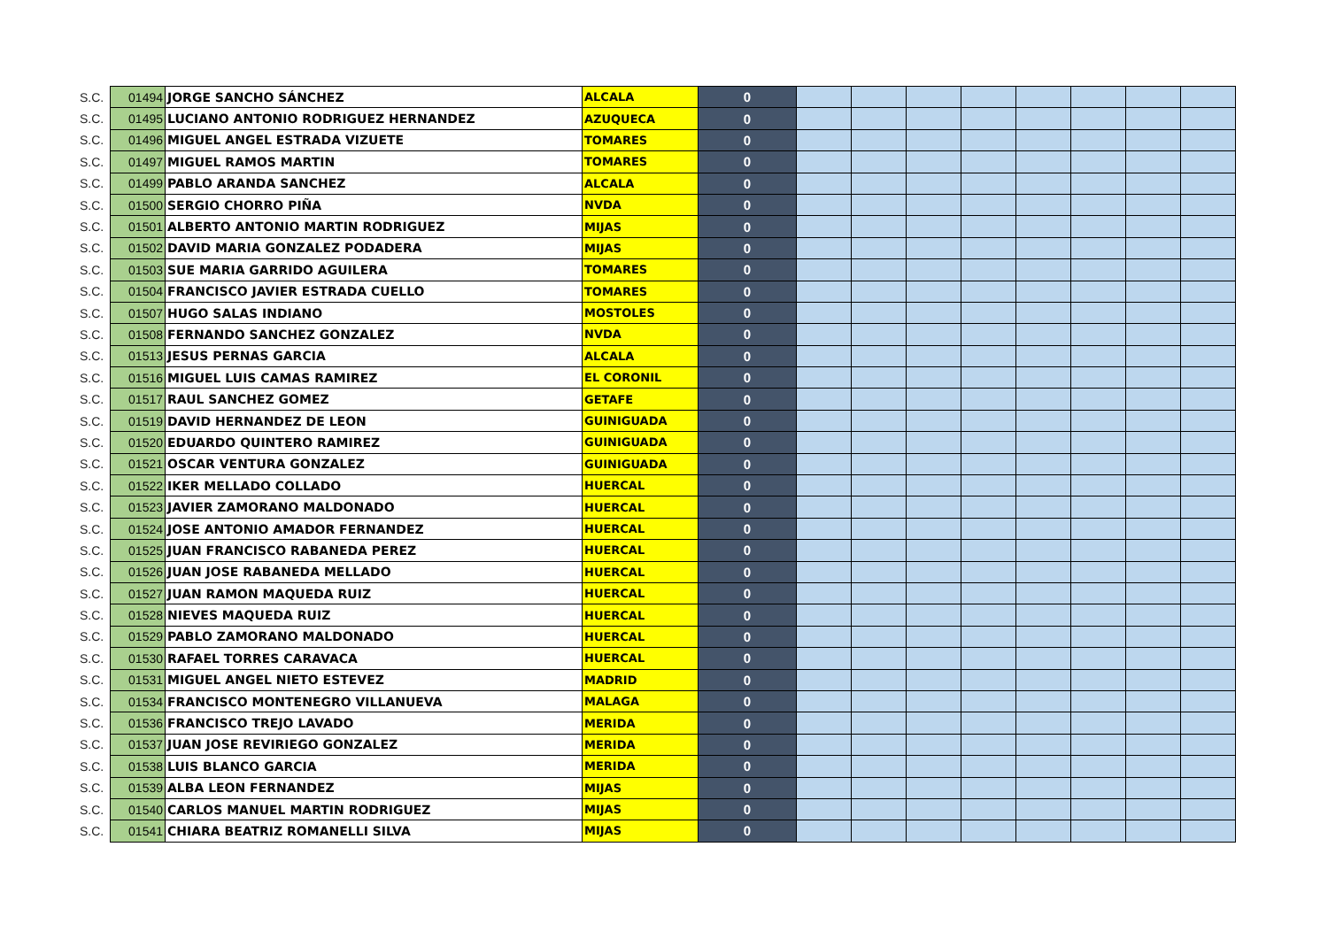| S.C. | 01494 | JORGE SANCHO SÁNCHEZ | ALCALA | 0 | | | | | | | | |
| S.C. | 01495 | LUCIANO ANTONIO RODRIGUEZ HERNANDEZ | AZUQUECA | 0 | | | | | | | | |
| S.C. | 01496 | MIGUEL ANGEL ESTRADA VIZUETE | TOMARES | 0 | | | | | | | | |
| S.C. | 01497 | MIGUEL RAMOS MARTIN | TOMARES | 0 | | | | | | | | |
| S.C. | 01499 | PABLO ARANDA SANCHEZ | ALCALA | 0 | | | | | | | | |
| S.C. | 01500 | SERGIO CHORRO PIÑA | NVDA | 0 | | | | | | | | |
| S.C. | 01501 | ALBERTO ANTONIO MARTIN RODRIGUEZ | MIJAS | 0 | | | | | | | | |
| S.C. | 01502 | DAVID MARIA GONZALEZ PODADERA | MIJAS | 0 | | | | | | | | |
| S.C. | 01503 | SUE MARIA GARRIDO AGUILERA | TOMARES | 0 | | | | | | | | |
| S.C. | 01504 | FRANCISCO JAVIER ESTRADA CUELLO | TOMARES | 0 | | | | | | | | |
| S.C. | 01507 | HUGO SALAS INDIANO | MOSTOLES | 0 | | | | | | | | |
| S.C. | 01508 | FERNANDO SANCHEZ GONZALEZ | NVDA | 0 | | | | | | | | |
| S.C. | 01513 | JESUS PERNAS GARCIA | ALCALA | 0 | | | | | | | | |
| S.C. | 01516 | MIGUEL LUIS CAMAS RAMIREZ | EL CORONIL | 0 | | | | | | | | |
| S.C. | 01517 | RAUL SANCHEZ GOMEZ | GETAFE | 0 | | | | | | | | |
| S.C. | 01519 | DAVID HERNANDEZ DE LEON | GUINIGUADA | 0 | | | | | | | | |
| S.C. | 01520 | EDUARDO QUINTERO RAMIREZ | GUINIGUADA | 0 | | | | | | | | |
| S.C. | 01521 | OSCAR VENTURA GONZALEZ | GUINIGUADA | 0 | | | | | | | | |
| S.C. | 01522 | IKER MELLADO COLLADO | HUERCAL | 0 | | | | | | | | |
| S.C. | 01523 | JAVIER ZAMORANO MALDONADO | HUERCAL | 0 | | | | | | | | |
| S.C. | 01524 | JOSE ANTONIO AMADOR FERNANDEZ | HUERCAL | 0 | | | | | | | | |
| S.C. | 01525 | JUAN FRANCISCO RABANEDA PEREZ | HUERCAL | 0 | | | | | | | | |
| S.C. | 01526 | JUAN JOSE RABANEDA MELLADO | HUERCAL | 0 | | | | | | | | |
| S.C. | 01527 | JUAN RAMON MAQUEDA RUIZ | HUERCAL | 0 | | | | | | | | |
| S.C. | 01528 | NIEVES MAQUEDA RUIZ | HUERCAL | 0 | | | | | | | | |
| S.C. | 01529 | PABLO ZAMORANO MALDONADO | HUERCAL | 0 | | | | | | | | |
| S.C. | 01530 | RAFAEL TORRES CARAVACA | HUERCAL | 0 | | | | | | | | |
| S.C. | 01531 | MIGUEL ANGEL NIETO ESTEVEZ | MADRID | 0 | | | | | | | | |
| S.C. | 01534 | FRANCISCO MONTENEGRO VILLANUEVA | MALAGA | 0 | | | | | | | | |
| S.C. | 01536 | FRANCISCO TREJO LAVADO | MERIDA | 0 | | | | | | | | |
| S.C. | 01537 | JUAN JOSE REVIRIEGO GONZALEZ | MERIDA | 0 | | | | | | | | |
| S.C. | 01538 | LUIS BLANCO GARCIA | MERIDA | 0 | | | | | | | | |
| S.C. | 01539 | ALBA LEON FERNANDEZ | MIJAS | 0 | | | | | | | | |
| S.C. | 01540 | CARLOS MANUEL MARTIN RODRIGUEZ | MIJAS | 0 | | | | | | | | |
| S.C. | 01541 | CHIARA BEATRIZ ROMANELLI SILVA | MIJAS | 0 | | | | | | | | |